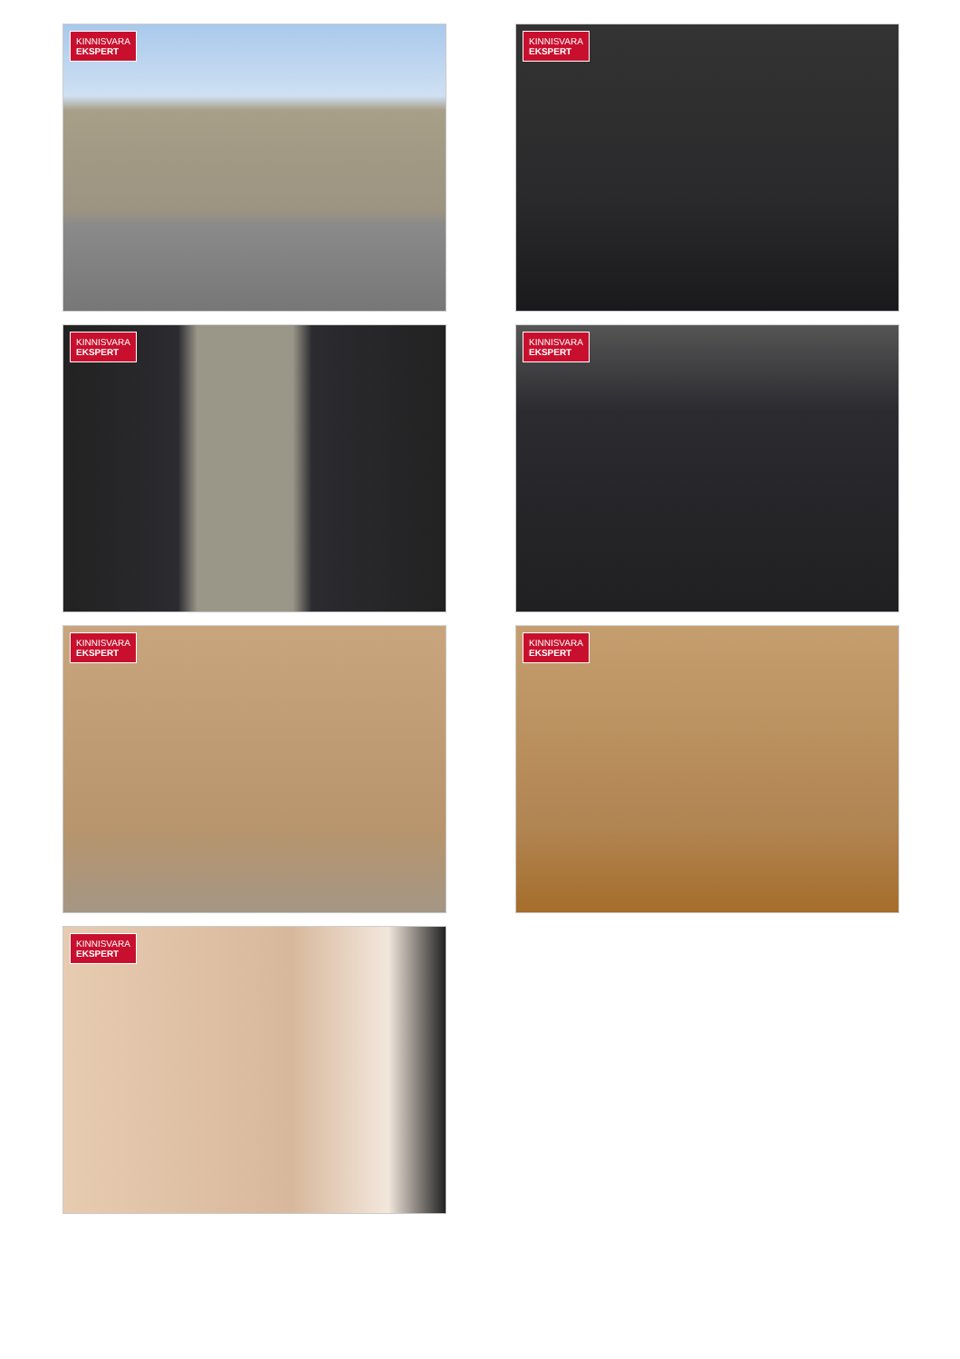KINNISVARA
EKSPERT
KINNISVARA
EKSPERT
KINNISVARA
EKSPERT
KINNISVARA
EKSPERT
KINNISVARA
EKSPERT
KINNISVARA
EKSPERT
KINNISVARA
EKSPERT